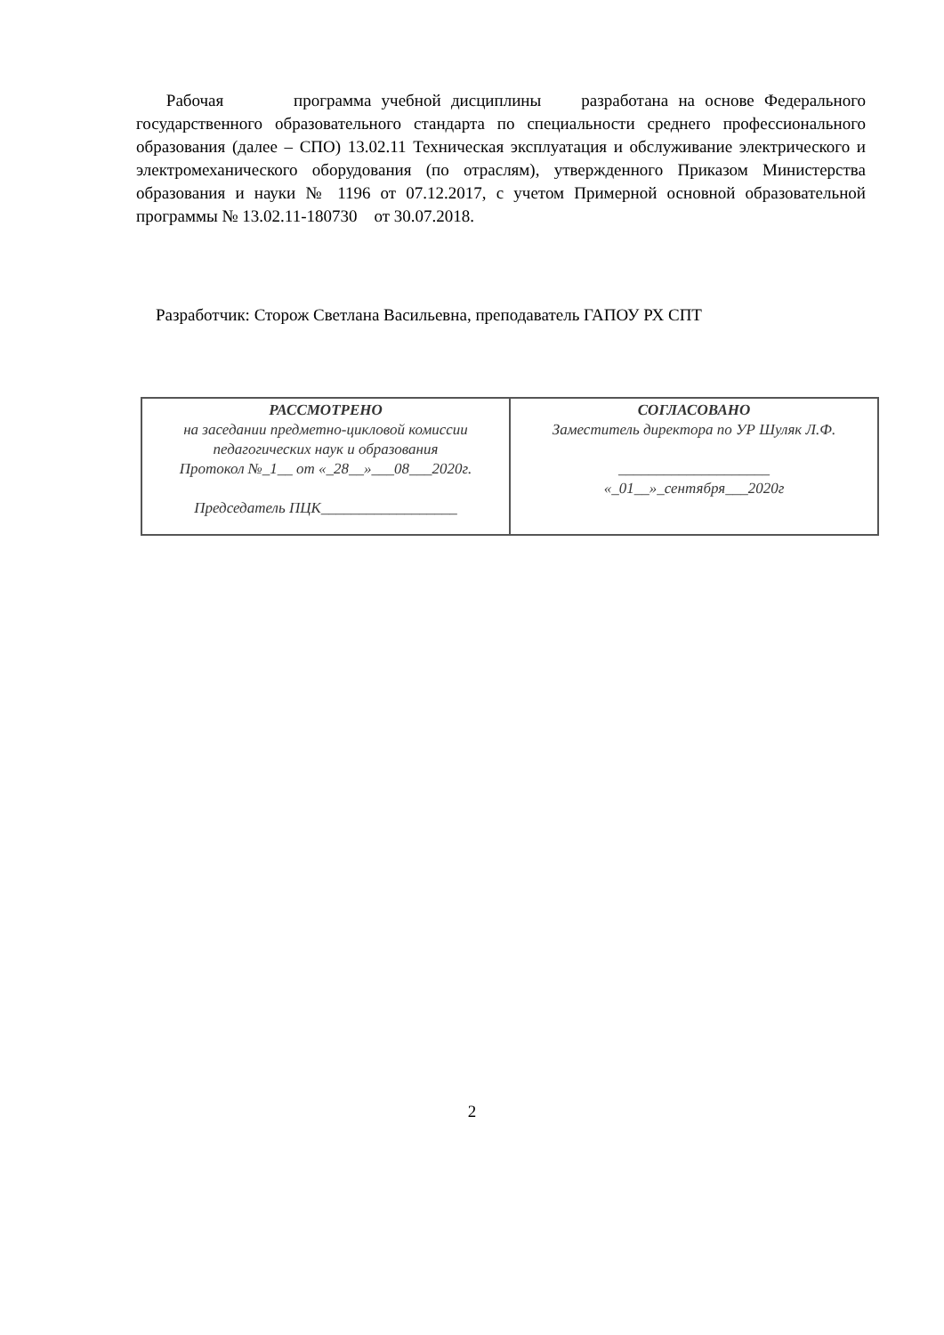Рабочая программа учебной дисциплины разработана на основе Федерального государственного образовательного стандарта по специальности среднего профессионального образования (далее – СПО) 13.02.11 Техническая эксплуатация и обслуживание электрического и электромеханического оборудования (по отраслям), утвержденного Приказом Министерства образования и науки № 1196 от 07.12.2017, с учетом Примерной основной образовательной программы № 13.02.11-180730 от 30.07.2018.
Разработчик: Сторож Светлана Васильевна, преподаватель ГАПОУ РХ СПТ
| РАССМОТРЕНО на заседании предметно-цикловой комиссии педагогических наук и образования Протокол №_1__ от «_28__»___08___2020г. Председатель ПЦК__________________ | СОГЛАСОВАНО Заместитель директора по УР Шуляк Л.Ф. ____________________ «_01__»_сентября___2020г |
2